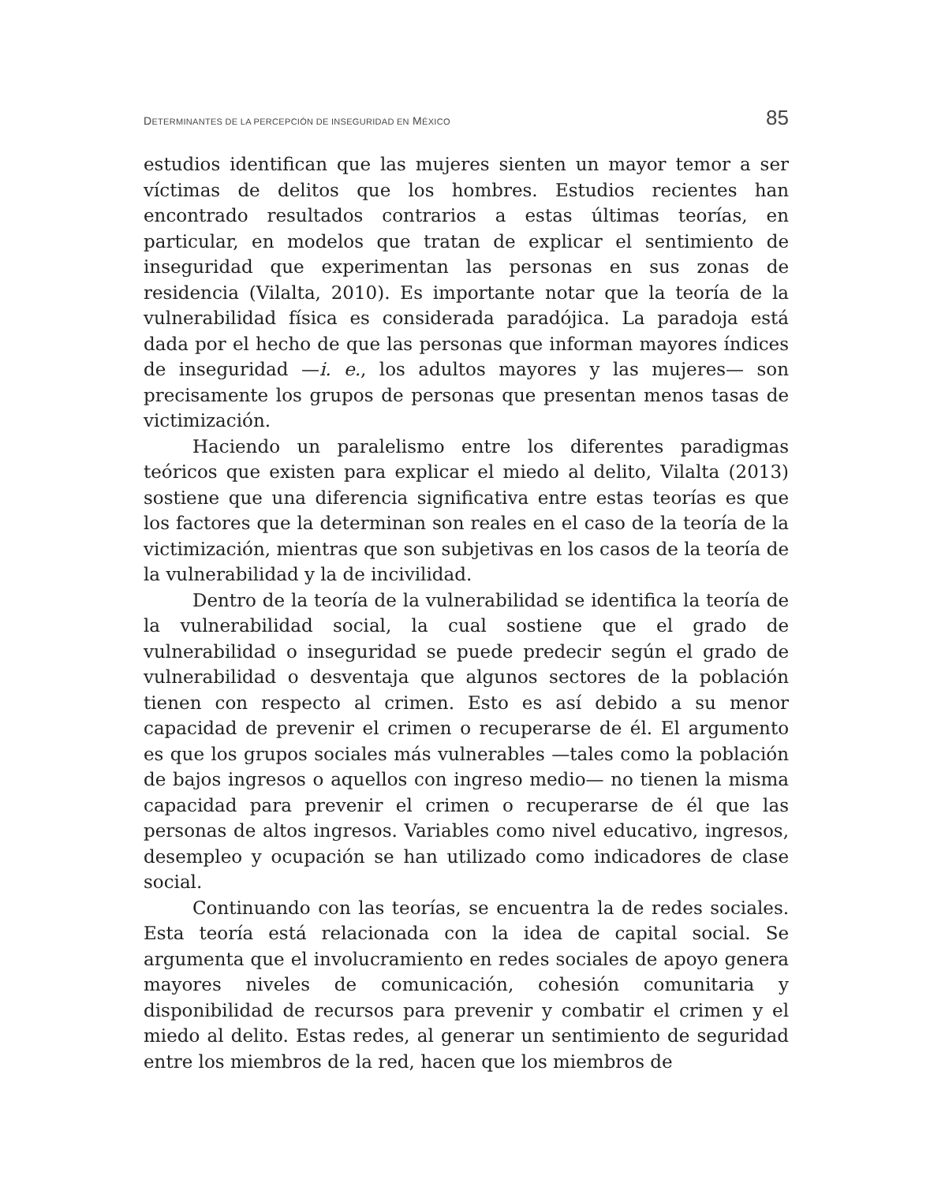DETERMINANTES DE LA PERCEPCIÓN DE INSEGURIDAD EN MÉXICO 85
estudios identifican que las mujeres sienten un mayor temor a ser víctimas de delitos que los hombres. Estudios recientes han encontrado resultados contrarios a estas últimas teorías, en particular, en modelos que tratan de explicar el sentimiento de inseguridad que experimentan las personas en sus zonas de residencia (Vilalta, 2010). Es importante notar que la teoría de la vulnerabilidad física es considerada paradójica. La paradoja está dada por el hecho de que las personas que informan mayores índices de inseguridad —i. e., los adultos mayores y las mujeres— son precisamente los grupos de personas que presentan menos tasas de victimización.
Haciendo un paralelismo entre los diferentes paradigmas teóricos que existen para explicar el miedo al delito, Vilalta (2013) sostiene que una diferencia significativa entre estas teorías es que los factores que la determinan son reales en el caso de la teoría de la victimización, mientras que son subjetivas en los casos de la teoría de la vulnerabilidad y la de incivilidad.
Dentro de la teoría de la vulnerabilidad se identifica la teoría de la vulnerabilidad social, la cual sostiene que el grado de vulnerabilidad o inseguridad se puede predecir según el grado de vulnerabilidad o desventaja que algunos sectores de la población tienen con respecto al crimen. Esto es así debido a su menor capacidad de prevenir el crimen o recuperarse de él. El argumento es que los grupos sociales más vulnerables —tales como la población de bajos ingresos o aquellos con ingreso medio— no tienen la misma capacidad para prevenir el crimen o recuperarse de él que las personas de altos ingresos. Variables como nivel educativo, ingresos, desempleo y ocupación se han utilizado como indicadores de clase social.
Continuando con las teorías, se encuentra la de redes sociales. Esta teoría está relacionada con la idea de capital social. Se argumenta que el involucramiento en redes sociales de apoyo genera mayores niveles de comunicación, cohesión comunitaria y disponibilidad de recursos para prevenir y combatir el crimen y el miedo al delito. Estas redes, al generar un sentimiento de seguridad entre los miembros de la red, hacen que los miembros de